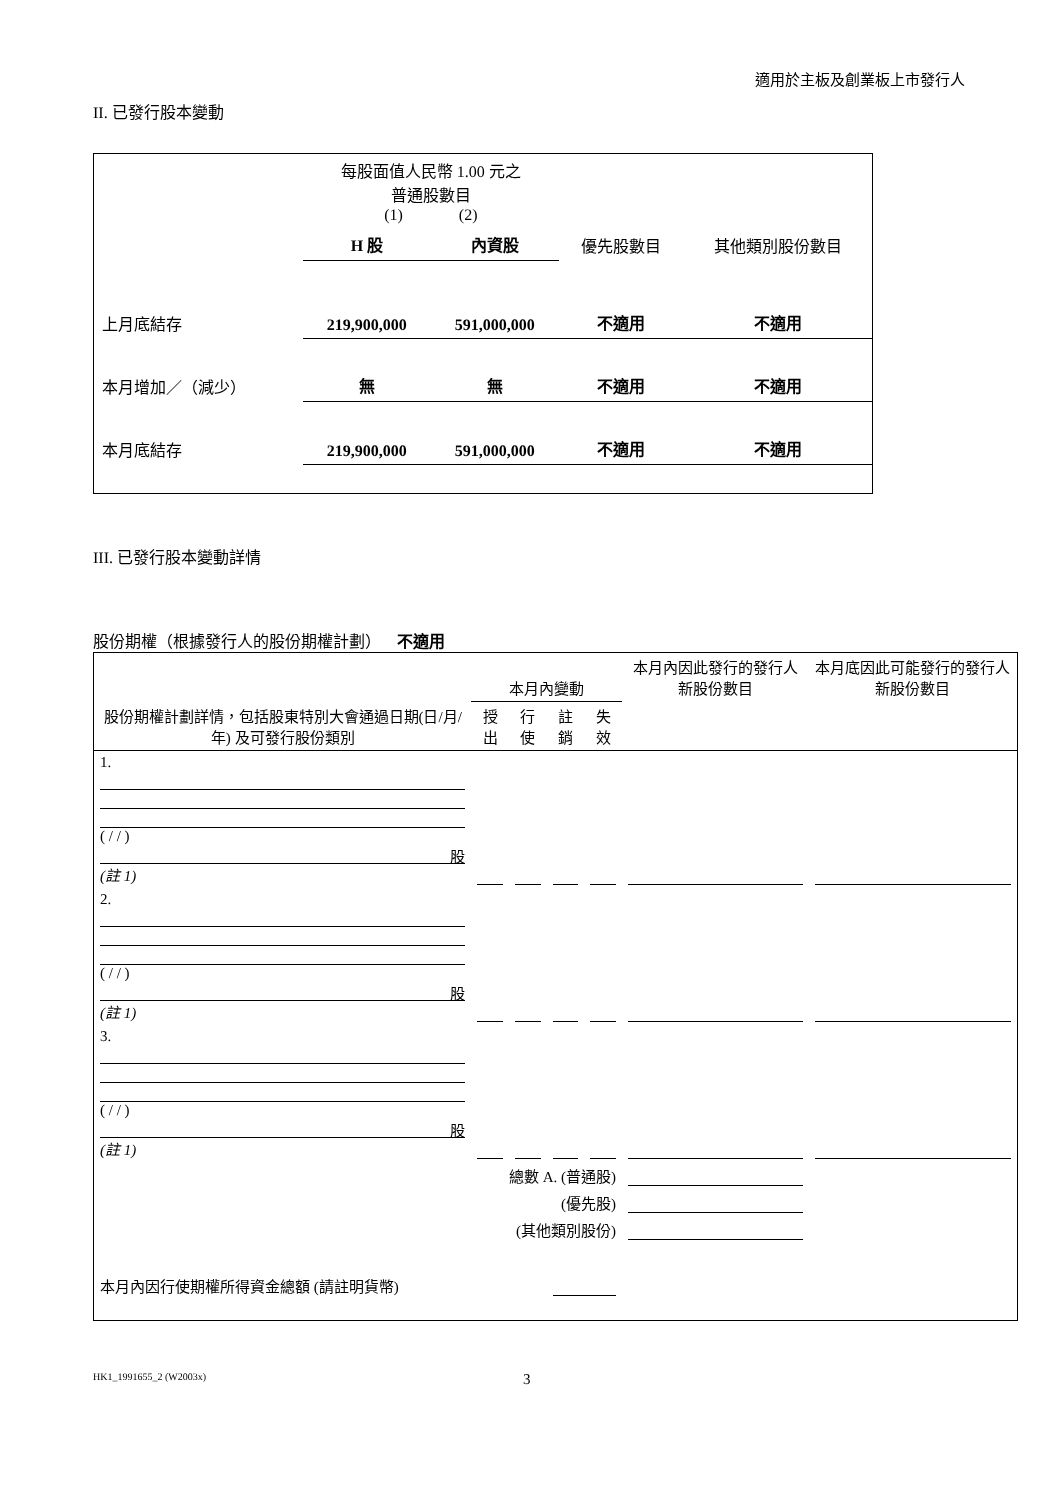適用於主板及創業板上市發行人
II. 已發行股本變動
| | 每股面值人民幣 1.00 元之 普通股數目 (1) (2) | | | |
| | H 股 | 內資股 | 優先股數目 | 其他類別股份數目 |
| 上月底結存 | 219,900,000 | 591,000,000 | 不適用 | 不適用 |
| 本月增加／（減少） | 無 | 無 | 不適用 | 不適用 |
| 本月底結存 | 219,900,000 | 591,000,000 | 不適用 | 不適用 |
III. 已發行股本變動詳情
股份期權（根據發行人的股份期權計劃） 不適用
| 股份期權計劃詳情，包括股東特別大會通過日期(日/月/年) 及可發行股份類別 | 本月內變動 | | | | 本月內因此發行的發行人新股份數目 | 本月底因此可能發行的發行人新股份數目 |
| | 授出 | 行使 | 註銷 | 失效 | | |
| 1. ( / / ) 股 (註 1) | | | | | | |
| 2. ( / / ) 股 (註 1) | | | | | | |
| 3. ( / / ) 股 (註 1) | | | | | | |
| 總數 A. (普通股) | | | | | | |
| (優先股) | | | | | | |
| (其他類別股份) | | | | | | |
| 本月內因行使期權所得資金總額 (請註明貨幣) | | | | | | |
HK1_1991655_2 (W2003x) 3